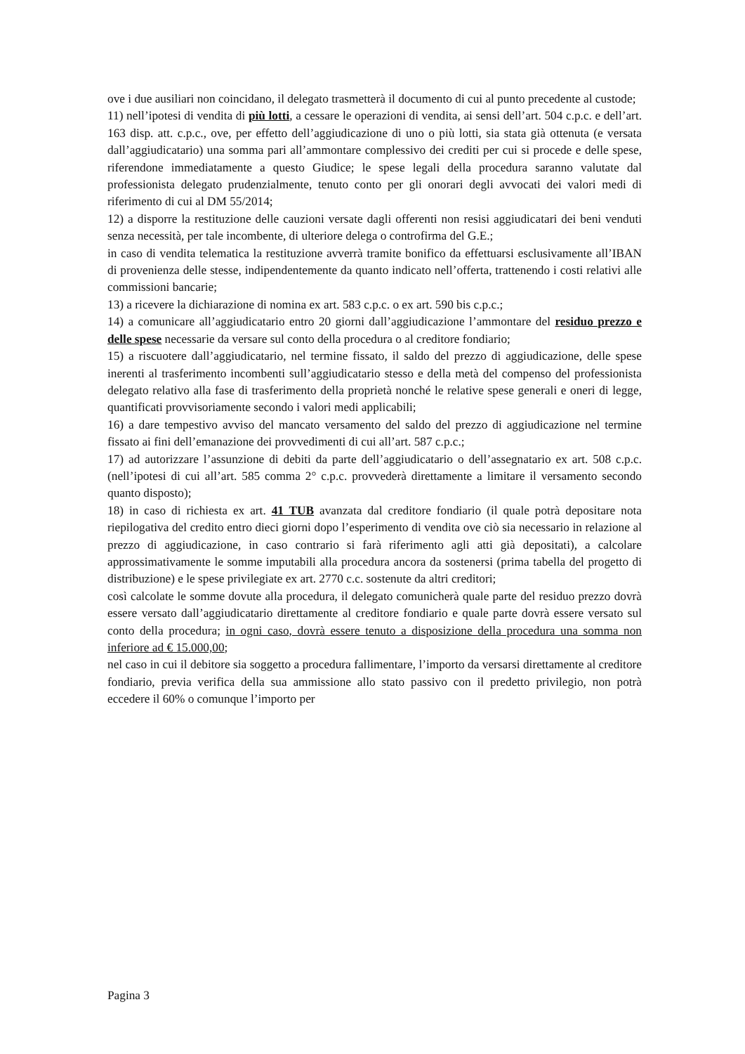ove i due ausiliari non coincidano, il delegato trasmetterà il documento di cui al punto precedente al custode;
11) nell’ipotesi di vendita di più lotti, a cessare le operazioni di vendita, ai sensi dell’art. 504 c.p.c. e dell’art. 163 disp. att. c.p.c., ove, per effetto dell’aggiudicazione di uno o più lotti, sia stata già ottenuta (e versata dall’aggiudicatario) una somma pari all’ammontare complessivo dei crediti per cui si procede e delle spese, riferendone immediatamente a questo Giudice; le spese legali della procedura saranno valutate dal professionista delegato prudenzialmente, tenuto conto per gli onorari degli avvocati dei valori medi di riferimento di cui al DM 55/2014;
12) a disporre la restituzione delle cauzioni versate dagli offerenti non resisi aggiudicatari dei beni venduti senza necessità, per tale incombente, di ulteriore delega o controfirma del G.E.;
in caso di vendita telematica la restituzione avverrà tramite bonifico da effettuarsi esclusivamente all’IBAN di provenienza delle stesse, indipendentemente da quanto indicato nell’offerta, trattenendo i costi relativi alle commissioni bancarie;
13) a ricevere la dichiarazione di nomina ex art. 583 c.p.c. o ex art. 590 bis c.p.c.;
14) a comunicare all’aggiudicatario entro 20 giorni dall’aggiudicazione l’ammontare del residuo prezzo e delle spese necessarie da versare sul conto della procedura o al creditore fondiario;
15) a riscuotere dall’aggiudicatario, nel termine fissato, il saldo del prezzo di aggiudicazione, delle spese inerenti al trasferimento incombenti sull’aggiudicatario stesso e della metà del compenso del professionista delegato relativo alla fase di trasferimento della proprietà nonché le relative spese generali e oneri di legge, quantificati provvisoriamente secondo i valori medi applicabili;
16) a dare tempestivo avviso del mancato versamento del saldo del prezzo di aggiudicazione nel termine fissato ai fini dell’emanazione dei provvedimenti di cui all’art. 587 c.p.c.;
17) ad autorizzare l’assunzione di debiti da parte dell’aggiudicatario o dell’assegnatario ex art. 508 c.p.c. (nell’ipotesi di cui all’art. 585 comma 2° c.p.c. provvederà direttamente a limitare il versamento secondo quanto disposto);
18) in caso di richiesta ex art. 41 TUB avanzata dal creditore fondiario (il quale potrà depositare nota riepilogativa del credito entro dieci giorni dopo l’esperimento di vendita ove ciò sia necessario in relazione al prezzo di aggiudicazione, in caso contrario si farà riferimento agli atti già depositati), a calcolare approssimativamente le somme imputabili alla procedura ancora da sostenersi (prima tabella del progetto di distribuzione) e le spese privilegiate ex art. 2770 c.c. sostenute da altri creditori;
così calcolate le somme dovute alla procedura, il delegato comunicherà quale parte del residuo prezzo dovrà essere versato dall’aggiudicatario direttamente al creditore fondiario e quale parte dovrà essere versato sul conto della procedura; in ogni caso, dovrà essere tenuto a disposizione della procedura una somma non inferiore ad € 15.000,00;
nel caso in cui il debitore sia soggetto a procedura fallimentare, l’importo da versarsi direttamente al creditore fondiario, previa verifica della sua ammissione allo stato passivo con il predetto privilegio, non potrà eccedere il 60% o comunque l’importo per
Pagina 3